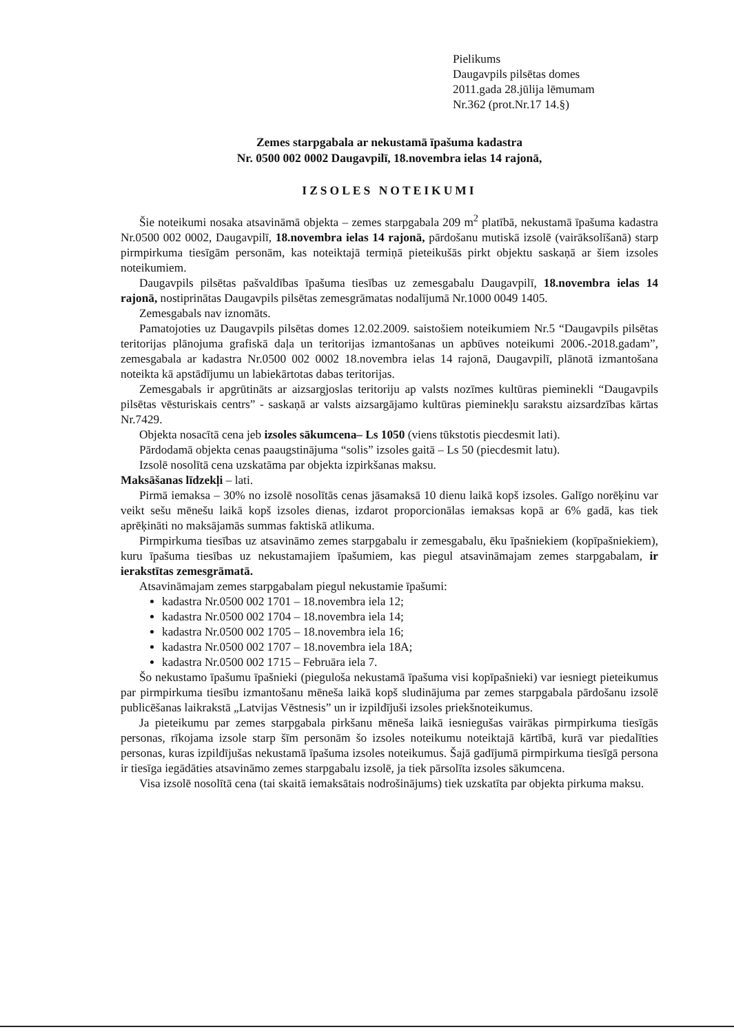Pielikums
Daugavpils pilsētas domes
2011.gada 28.jūlija lēmumam
Nr.362 (prot.Nr.17 14.§)
Zemes starpgabala ar nekustamā īpašuma kadastra
Nr. 0500 002 0002 Daugavpilī, 18.novembra ielas 14 rajonā,
IZSOLES NOTEIKUMI
Šie noteikumi nosaka atsavināmā objekta – zemes starpgabala 209 m<sup>2</sup> platībā, nekustamā īpašuma kadastra Nr.0500 002 0002, Daugavpilī, 18.novembra ielas 14 rajonā, pārdošanu mutiskā izsolē (vairāksolīšanā) starp pirmpirkuma tiesīgām personām, kas noteiktajā termiņā pieteikušās pirkt objektu saskaņā ar šiem izsoles noteikumiem.
Daugavpils pilsētas pašvaldības īpašuma tiesības uz zemesgabalu Daugavpilī, 18.novembra ielas 14 rajonā, nostiprinātas Daugavpils pilsētas zemesgrāmatas nodalījumā Nr.1000 0049 1405.
Zemesgabals nav iznomāts.
Pamatojoties uz Daugavpils pilsētas domes 12.02.2009. saistošiem noteikumiem Nr.5 “Daugavpils pilsētas teritorijas plānojuma grafiskā daļa un teritorijas izmantošanas un apbūves noteikumi 2006.-2018.gadam”, zemesgabala ar kadastra Nr.0500 002 0002 18.novembra ielas 14 rajonā, Daugavpilī, plānotā izmantošana noteikta kā apstādījumu un labiekārtotas dabas teritorijas.
Zemesgabals ir apgrūtināts ar aizsargjoslas teritoriju ap valsts nozīmes kultūras pieminekli “Daugavpils pilsētas vēsturiskais centrs” - saskaņā ar valsts aizsargājamo kultūras pieminekļu sarakstu aizsardzības kārtas Nr.7429.
Objekta nosacītā cena jeb izsoles sākumcena– Ls 1050 (viens tūkstotis piecdesmit lati).
Pārdodamā objekta cenas paaugstinājuma “solis” izsoles gaitā – Ls 50 (piecdesmit latu).
Izsolē nosolītā cena uzskatāma par objekta izpirkšanas maksu.
Maksāšanas līdzekļi – lati.
Pirmā iemaksa – 30% no izsolē nosolītās cenas jāsamaksā 10 dienu laikā kopš izsoles. Galīgo norēķinu var veikt sešu mēnešu laikā kopš izsoles dienas, izdarot proporcionālas iemaksas kopā ar 6% gadā, kas tiek aprēķināti no maksājamās summas faktiskā atlikuma.
Pirmpirkuma tiesības uz atsavināmo zemes starpgabalu ir zemesgabalu, ēku īpašniekiem (kopīpašniekiem), kuru īpašuma tiesības uz nekustamajiem īpašumiem, kas piegul atsavināmajam zemes starpgabalam, ir ierakstītas zemesgrāmatā.
Atsavināmajam zemes starpgabalam piegul nekustamie īpašumi:
kadastra Nr.0500 002 1701 – 18.novembra iela 12;
kadastra Nr.0500 002 1704 – 18.novembra iela 14;
kadastra Nr.0500 002 1705 – 18.novembra iela 16;
kadastra Nr.0500 002 1707 – 18.novembra iela 18A;
kadastra Nr.0500 002 1715 – Februāra iela 7.
Šo nekustamo īpašumu īpašnieki (pieguloša nekustamā īpašuma visi kopīpašnieki) var iesniegt pieteikumus par pirmpirkuma tiesību izmantošanu mēneša laikā kopš sludinājuma par zemes starpgabala pārdošanu izsolē publicēšanas laikrakstā „Latvijas Vēstnesis” un ir izpildījuši izsoles priekšnoteikumus.
Ja pieteikumu par zemes starpgabala pirkšanu mēneša laikā iesniegušas vairākas pirmpirkuma tiesīgās personas, rīkojama izsole starp šīm personām šo izsoles noteikumu noteiktajā kārtībā, kurā var piedalīties personas, kuras izpildījušas nekustamā īpašuma izsoles noteikumus. Šajā gadījumā pirmpirkuma tiesīgā persona ir tiesīga iegādāties atsavināmo zemes starpgabalu izsolē, ja tiek pārsolīta izsoles sākumcena.
Visa izsolē nosolītā cena (tai skaitā iemaksātais nodrošinājums) tiek uzskatīta par objekta pirkuma maksu.